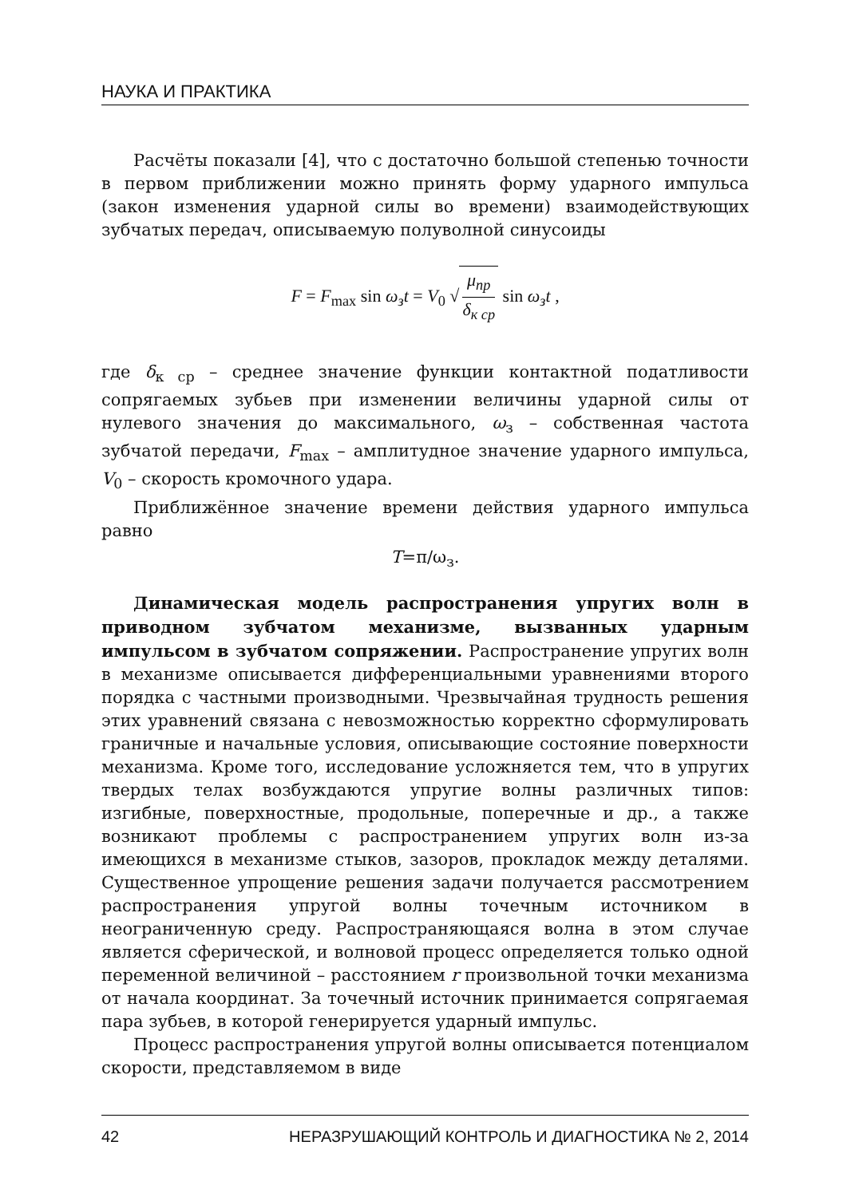НАУКА И ПРАКТИКА
Расчёты показали [4], что с достаточно большой степенью точности в первом приближении можно принять форму ударного импульса (закон изменения ударной силы во времени) взаимодействующих зубчатых передач, описываемую полуволной синусоиды
F = F<sub>max</sub> sin ω<sub>з</sub>t = V<sub>0</sub> √ μ<sub>пр</sub> δ<sub>к ср</sub> sin ω<sub>з</sub>t ,
где δ<sub>к ср</sub> – среднее значение функции контактной податливости сопрягаемых зубьев при изменении величины ударной силы от нулевого значения до максимального, ω<sub>з</sub> – собственная частота зубчатой передачи, F<sub>max</sub> – амплитудное значение ударного импульса, V<sub>0</sub> – скорость кромочного удара.
Приближённое значение времени действия ударного импульса равно
T=π/ω<sub>з</sub>.
Динамическая модель распространения упругих волн в приводном зубчатом механизме, вызванных ударным импульсом в зубчатом сопряжении. Распространение упругих волн в механизме описывается дифференциальными уравнениями второго порядка с частными производными. Чрезвычайная трудность решения этих уравнений связана с невозможностью корректно сформулировать граничные и начальные условия, описывающие состояние поверхности механизма. Кроме того, исследование усложняется тем, что в упругих твердых телах возбуждаются упругие волны различных типов: изгибные, поверхностные, продольные, поперечные и др., а также возникают проблемы с распространением упругих волн из-за имеющихся в механизме стыков, зазоров, прокладок между деталями. Существенное упрощение решения задачи получается рассмотрением распространения упругой волны точечным источником в неограниченную среду. Распространяющаяся волна в этом случае является сферической, и волновой процесс определяется только одной переменной величиной – расстоянием r произвольной точки механизма от начала координат. За точечный источник принимается сопрягаемая пара зубьев, в которой генерируется ударный импульс.
Процесс распространения упругой волны описывается потенциалом скорости, представляемом в виде
42 НЕРАЗРУШАЮЩИЙ КОНТРОЛЬ И ДИАГНОСТИКА № 2, 2014